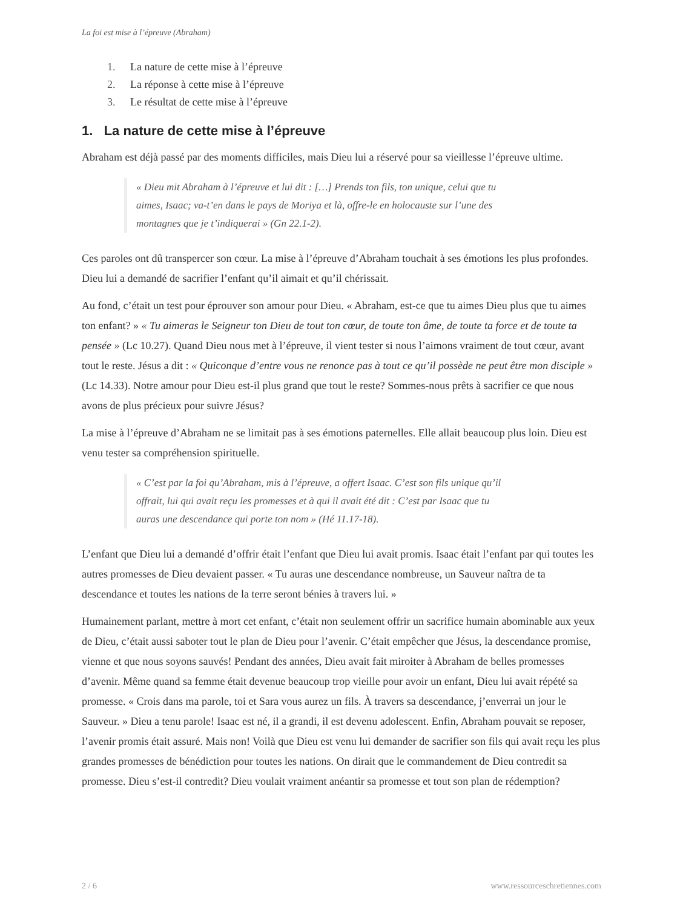La foi est mise à l’épreuve (Abraham)
1. La nature de cette mise à l’épreuve
2. La réponse à cette mise à l’épreuve
3. Le résultat de cette mise à l’épreuve
1. La nature de cette mise à l’épreuve
Abraham est déjà passé par des moments difficiles, mais Dieu lui a réservé pour sa vieillesse l’épreuve ultime.
« Dieu mit Abraham à l’épreuve et lui dit : […] Prends ton fils, ton unique, celui que tu aimes, Isaac; va-t’en dans le pays de Moriya et là, offre-le en holocauste sur l’une des montagnes que je t’indiquerai » (Gn 22.1-2).
Ces paroles ont dû transpercer son cœur. La mise à l’épreuve d’Abraham touchait à ses émotions les plus profondes. Dieu lui a demandé de sacrifier l’enfant qu’il aimait et qu’il chérissait.
Au fond, c’était un test pour éprouver son amour pour Dieu. « Abraham, est-ce que tu aimes Dieu plus que tu aimes ton enfant? » « Tu aimeras le Seigneur ton Dieu de tout ton cœur, de toute ton âme, de toute ta force et de toute ta pensée » (Lc 10.27). Quand Dieu nous met à l’épreuve, il vient tester si nous l’aimons vraiment de tout cœur, avant tout le reste. Jésus a dit : « Quiconque d’entre vous ne renonce pas à tout ce qu’il possède ne peut être mon disciple » (Lc 14.33). Notre amour pour Dieu est-il plus grand que tout le reste? Sommes-nous prêts à sacrifier ce que nous avons de plus précieux pour suivre Jésus?
La mise à l’épreuve d’Abraham ne se limitait pas à ses émotions paternelles. Elle allait beaucoup plus loin. Dieu est venu tester sa compréhension spirituelle.
« C’est par la foi qu’Abraham, mis à l’épreuve, a offert Isaac. C’est son fils unique qu’il offrait, lui qui avait reçu les promesses et à qui il avait été dit : C’est par Isaac que tu auras une descendance qui porte ton nom » (Hé 11.17-18).
L’enfant que Dieu lui a demandé d’offrir était l’enfant que Dieu lui avait promis. Isaac était l’enfant par qui toutes les autres promesses de Dieu devaient passer. « Tu auras une descendance nombreuse, un Sauveur naîtra de ta descendance et toutes les nations de la terre seront bénies à travers lui. »
Humainement parlant, mettre à mort cet enfant, c’était non seulement offrir un sacrifice humain abominable aux yeux de Dieu, c’était aussi saboter tout le plan de Dieu pour l’avenir. C’était empêcher que Jésus, la descendance promise, vienne et que nous soyons sauvés! Pendant des années, Dieu avait fait miroiter à Abraham de belles promesses d’avenir. Même quand sa femme était devenue beaucoup trop vieille pour avoir un enfant, Dieu lui avait répété sa promesse. « Crois dans ma parole, toi et Sara vous aurez un fils. À travers sa descendance, j’enverrai un jour le Sauveur. » Dieu a tenu parole! Isaac est né, il a grandi, il est devenu adolescent. Enfin, Abraham pouvait se reposer, l’avenir promis était assuré. Mais non! Voilà que Dieu est venu lui demander de sacrifier son fils qui avait reçu les plus grandes promesses de bénédiction pour toutes les nations. On dirait que le commandement de Dieu contredit sa promesse. Dieu s’est-il contredit? Dieu voulait vraiment anéantir sa promesse et tout son plan de rédemption?
2 / 6 www.ressourceschretiennes.com